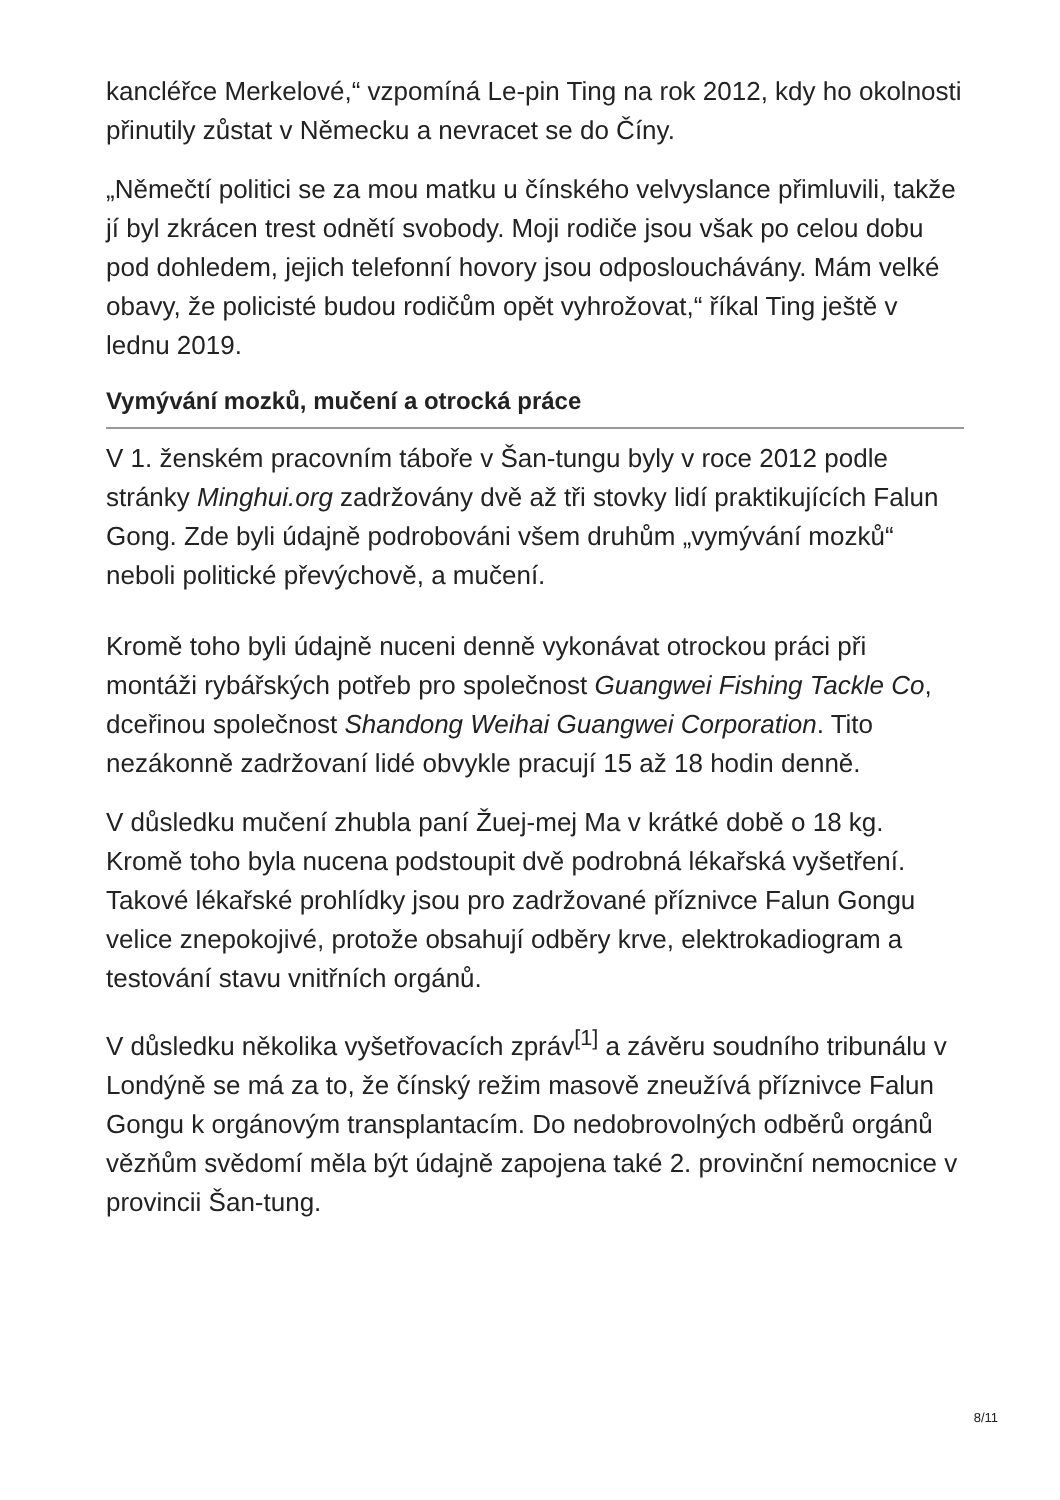kancléřce Merkelové,“ vzpomíná Le-pin Ting na rok 2012, kdy ho okolnosti přinutily zůstat v Německu a nevracet se do Číny.
„Němečtí politici se za mou matku u čínského velvyslance přimluvili, takže jí byl zkrácen trest odnětí svobody. Moji rodiče jsou však po celou dobu pod dohledem, jejich telefonní hovory jsou odposlouchávány. Mám velké obavy, že policisté budou rodičům opět vyhrožovat,“ říkal Ting ještě v lednu 2019.
Vymývání mozků, mučení a otrocká práce
V 1. ženském pracovním táboře v Šan-tungu byly v roce 2012 podle stránky Minghui.org zadržovány dvě až tři stovky lidí praktikujících Falun Gong. Zde byli údajně podrobováni všem druhům „vymývání mozků“ neboli politické převýchově, a mučení.
Kromě toho byli údajně nuceni denně vykonávat otrockou práci při montáži rybářských potřeb pro společnost Guangwei Fishing Tackle Co, dceřinou společnost Shandong Weihai Guangwei Corporation. Tito nezákonně zadržovaní lidé obvykle pracují 15 až 18 hodin denně.
V důsledku mučení zhubla paní Žuej-mej Ma v krátké době o 18 kg. Kromě toho byla nucena podstoupit dvě podrobná lékařská vyšetření. Takové lékařské prohlídky jsou pro zadržované příznivce Falun Gongu velice znepokojivé, protože obsahují odběry krve, elektrokadiogram a testování stavu vnitřních orgánů.
V důsledku několika vyšetřovacích zpráv<sup>[1]</sup> a závěru soudního tribunálu v Londýně se má za to, že čínský režim masově zneužívá příznivce Falun Gongu k orgánovým transplantacím. Do nedobrovolných odběrů orgánů vězňům svědomí měla být údajně zapojena také 2. provinční nemocnice v provincii Šan-tung.
8/11